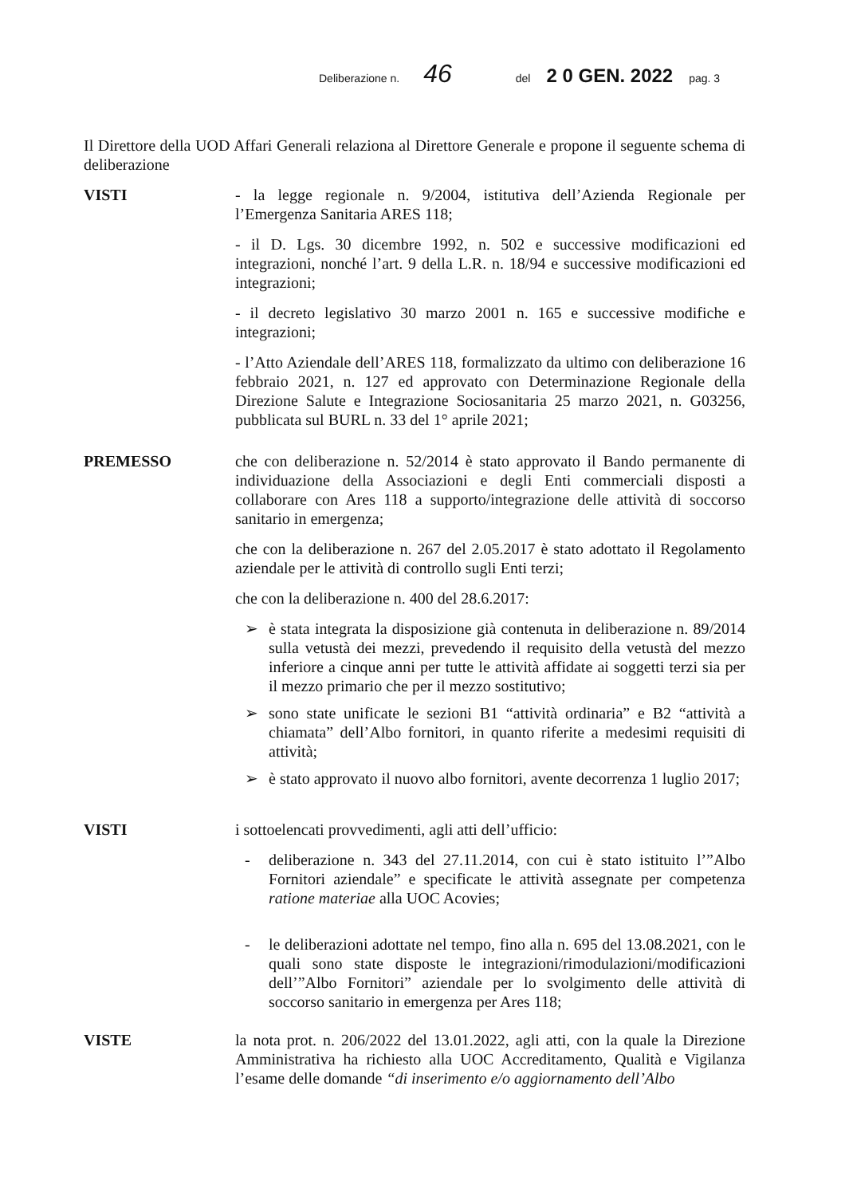Deliberazione n. 46 del 2 0 GEN. 2022 pag. 3
Il Direttore della UOD Affari Generali relaziona al Direttore Generale e propone il seguente schema di deliberazione
VISTI - la legge regionale n. 9/2004, istitutiva dell’Azienda Regionale per l’Emergenza Sanitaria ARES 118;
- il D. Lgs. 30 dicembre 1992, n. 502 e successive modificazioni ed integrazioni, nonché l’art. 9 della L.R. n. 18/94 e successive modificazioni ed integrazioni;
- il decreto legislativo 30 marzo 2001 n. 165 e successive modifiche e integrazioni;
- l’Atto Aziendale dell’ARES 118, formalizzato da ultimo con deliberazione 16 febbraio 2021, n. 127 ed approvato con Determinazione Regionale della Direzione Salute e Integrazione Sociosanitaria 25 marzo 2021, n. G03256, pubblicata sul BURL n. 33 del 1° aprile 2021;
PREMESSO che con deliberazione n. 52/2014 è stato approvato il Bando permanente di individuazione della Associazioni e degli Enti commerciali disposti a collaborare con Ares 118 a supporto/integrazione delle attività di soccorso sanitario in emergenza;
che con la deliberazione n. 267 del 2.05.2017 è stato adottato il Regolamento aziendale per le attività di controllo sugli Enti terzi;
che con la deliberazione n. 400 del 28.6.2017:
➢ è stata integrata la disposizione già contenuta in deliberazione n. 89/2014 sulla vetustà dei mezzi, prevedendo il requisito della vetustà del mezzo inferiore a cinque anni per tutte le attività affidate ai soggetti terzi sia per il mezzo primario che per il mezzo sostitutivo;
➢ sono state unificate le sezioni B1 “attività ordinaria” e B2 “attività a chiamata” dell’Albo fornitori, in quanto riferite a medesimi requisiti di attività;
➢ è stato approvato il nuovo albo fornitori, avente decorrenza 1 luglio 2017;
VISTI i sottoelencati provvedimenti, agli atti dell’ufficio:
- deliberazione n. 343 del 27.11.2014, con cui è stato istituito l’”Albo Fornitori aziendale” e specificate le attività assegnate per competenza ratione materiae alla UOC Acovies;
- le deliberazioni adottate nel tempo, fino alla n. 695 del 13.08.2021, con le quali sono state disposte le integrazioni/rimodulazioni/modificazioni dell’”Albo Fornitori” aziendale per lo svolgimento delle attività di soccorso sanitario in emergenza per Ares 118;
VISTE la nota prot. n. 206/2022 del 13.01.2022, agli atti, con la quale la Direzione Amministrativa ha richiesto alla UOC Accreditamento, Qualità e Vigilanza l’esame delle domande “di inserimento e/o aggiornamento dell’Albo